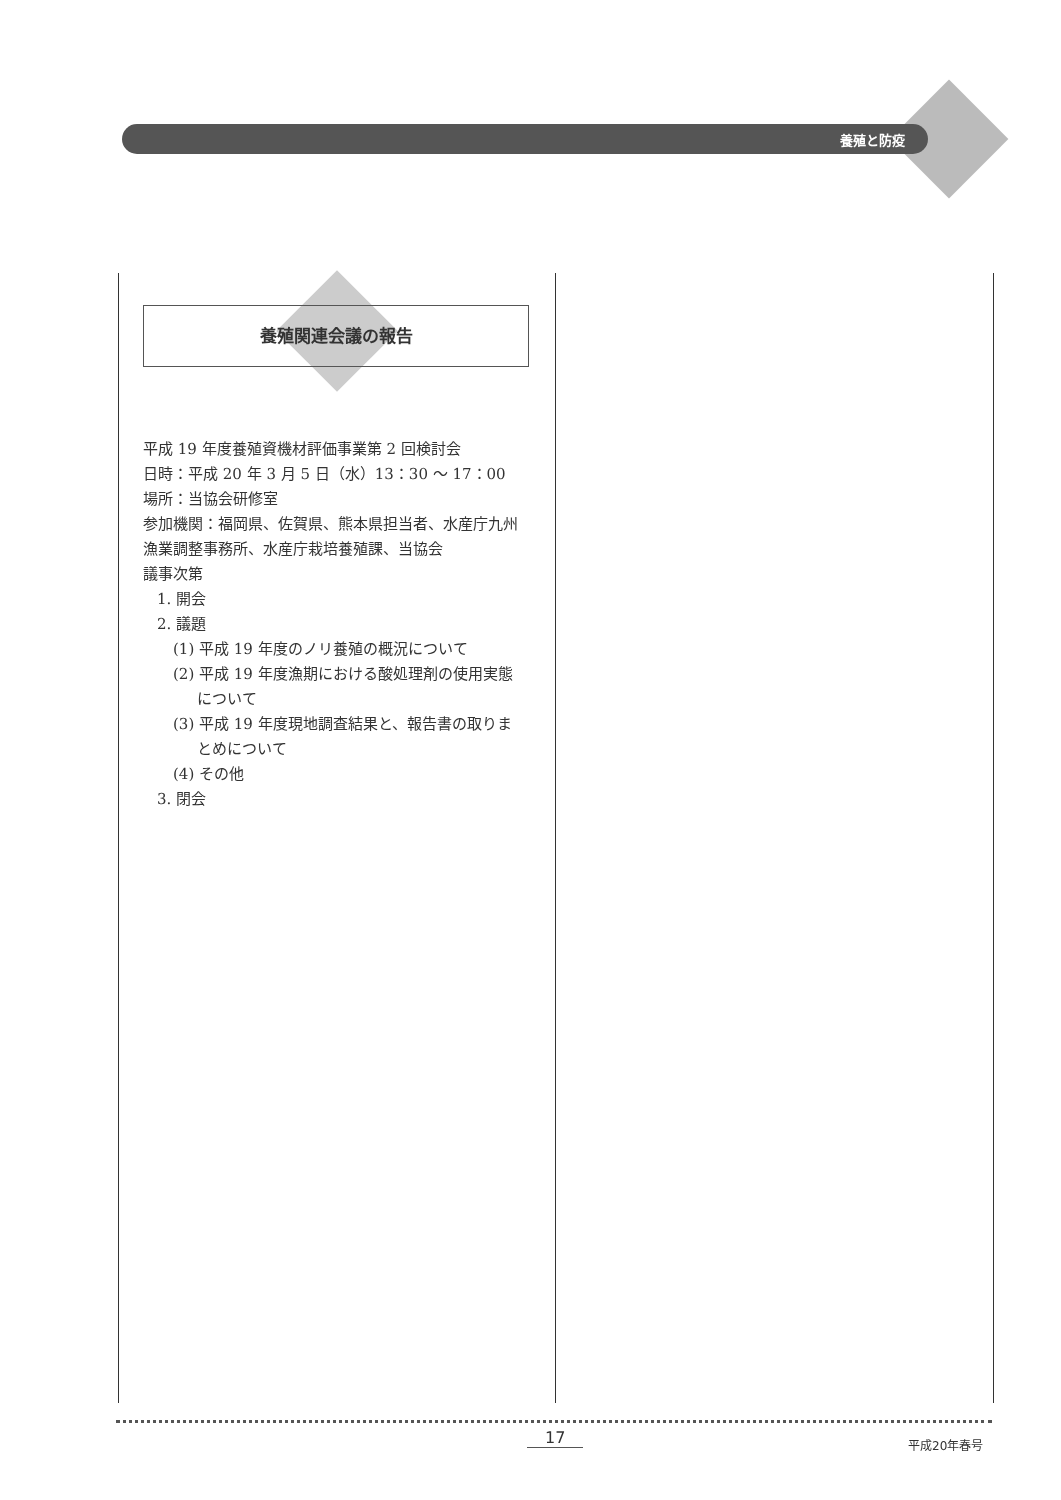養殖と防疫
養殖関連会議の報告
平成 19 年度養殖資機材評価事業第 2 回検討会
日時：平成 20 年 3 月 5 日（水）13：30 ～ 17：00
場所：当協会研修室
参加機関：福岡県、佐賀県、熊本県担当者、水産庁九州漁業調整事務所、水産庁栽培養殖課、当協会
議事次第
1. 開会
2. 議題
(1) 平成 19 年度のノリ養殖の概況について
(2) 平成 19 年度漁期における酸処理剤の使用実態
について
(3) 平成 19 年度現地調査結果と、報告書の取りま
とめについて
(4) その他
3. 閉会
17 平成20年春号